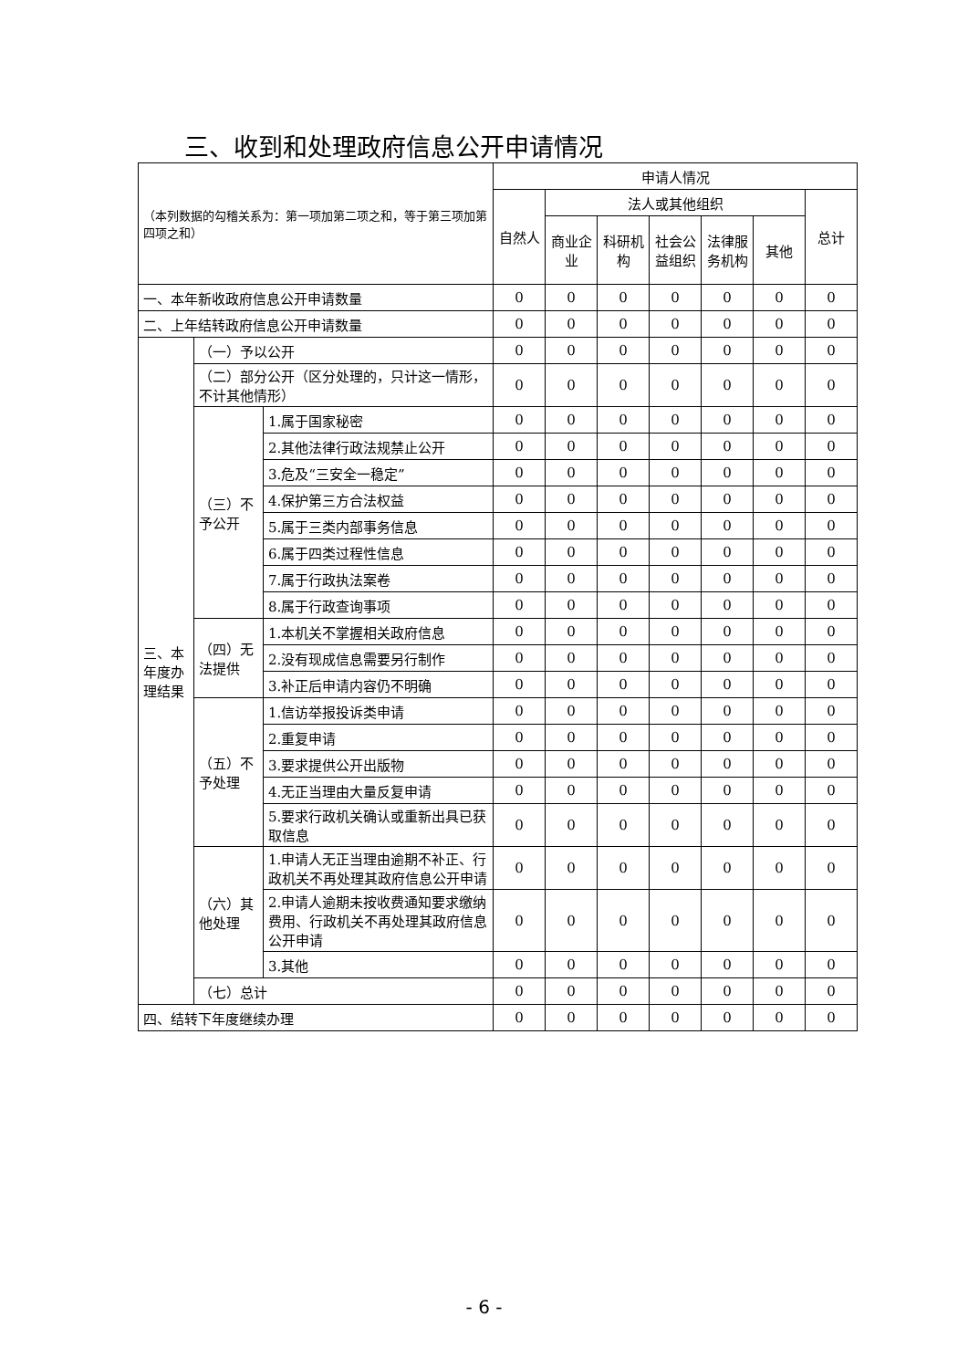三、收到和处理政府信息公开申请情况
| （本列数据的勾稽关系为：第一项加第二项之和，等于第三项加第四项之和） | | | 申请人情况 | | | | | | |
| | | | 自然人 | 法人或其他组织 | | | | | 总计 |
| | | | | 商业企业 | 科研机构 | 社会公益组织 | 法律服务机构 | 其他 | |
| 一、本年新收政府信息公开申请数量 | | | 0 | 0 | 0 | 0 | 0 | 0 | 0 |
| 二、上年结转政府信息公开申请数量 | | | 0 | 0 | 0 | 0 | 0 | 0 | 0 |
| 三、本年度办理结果 | （一）予以公开 | | 0 | 0 | 0 | 0 | 0 | 0 | 0 |
| | （二）部分公开（区分处理的，只计这一情形，不计其他情形） | | 0 | 0 | 0 | 0 | 0 | 0 | 0 |
| | （三）不予公开 | 1.属于国家秘密 | 0 | 0 | 0 | 0 | 0 | 0 | 0 |
| | | 2.其他法律行政法规禁止公开 | 0 | 0 | 0 | 0 | 0 | 0 | 0 |
| | | 3.危及“三安全一稳定” | 0 | 0 | 0 | 0 | 0 | 0 | 0 |
| | | 4.保护第三方合法权益 | 0 | 0 | 0 | 0 | 0 | 0 | 0 |
| | | 5.属于三类内部事务信息 | 0 | 0 | 0 | 0 | 0 | 0 | 0 |
| | | 6.属于四类过程性信息 | 0 | 0 | 0 | 0 | 0 | 0 | 0 |
| | | 7.属于行政执法案卷 | 0 | 0 | 0 | 0 | 0 | 0 | 0 |
| | | 8.属于行政查询事项 | 0 | 0 | 0 | 0 | 0 | 0 | 0 |
| | （四）无法提供 | 1.本机关不掌握相关政府信息 | 0 | 0 | 0 | 0 | 0 | 0 | 0 |
| | | 2.没有现成信息需要另行制作 | 0 | 0 | 0 | 0 | 0 | 0 | 0 |
| | | 3.补正后申请内容仍不明确 | 0 | 0 | 0 | 0 | 0 | 0 | 0 |
| | （五）不予处理 | 1.信访举报投诉类申请 | 0 | 0 | 0 | 0 | 0 | 0 | 0 |
| | | 2.重复申请 | 0 | 0 | 0 | 0 | 0 | 0 | 0 |
| | | 3.要求提供公开出版物 | 0 | 0 | 0 | 0 | 0 | 0 | 0 |
| | | 4.无正当理由大量反复申请 | 0 | 0 | 0 | 0 | 0 | 0 | 0 |
| | | 5.要求行政机关确认或重新出具已获取信息 | 0 | 0 | 0 | 0 | 0 | 0 | 0 |
| | （六）其他处理 | 1.申请人无正当理由逾期不补正、行政机关不再处理其政府信息公开申请 | 0 | 0 | 0 | 0 | 0 | 0 | 0 |
| | | 2.申请人逾期未按收费通知要求缴纳费用、行政机关不再处理其政府信息公开申请 | 0 | 0 | 0 | 0 | 0 | 0 | 0 |
| | | 3.其他 | 0 | 0 | 0 | 0 | 0 | 0 | 0 |
| | （七）总计 | | 0 | 0 | 0 | 0 | 0 | 0 | 0 |
| 四、结转下年度继续办理 | | | 0 | 0 | 0 | 0 | 0 | 0 | 0 |
- 6 -